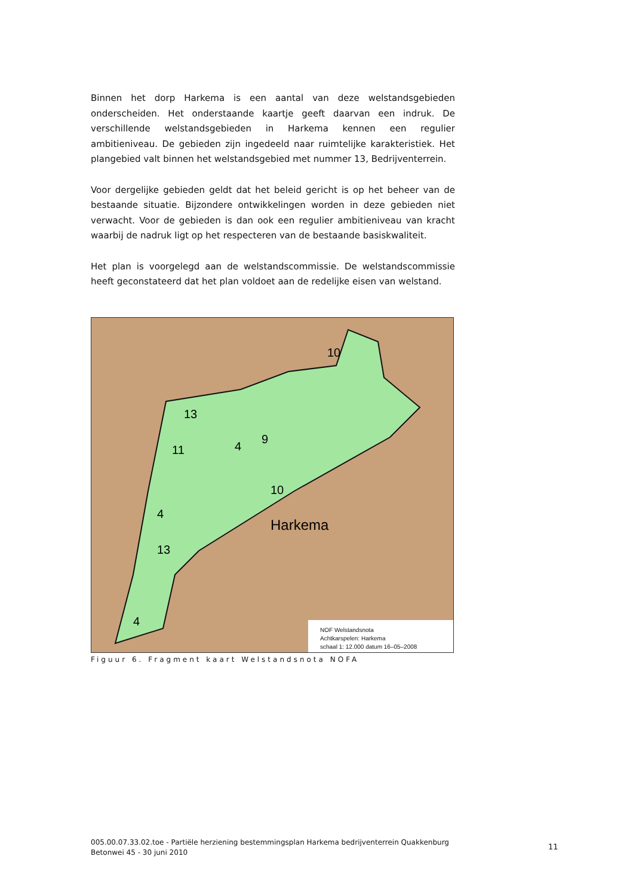Binnen het dorp Harkema is een aantal van deze welstandsgebieden onderscheiden. Het onderstaande kaartje geeft daarvan een indruk. De verschillende welstandsgebieden in Harkema kennen een regulier ambitieniveau. De gebieden zijn ingedeeld naar ruimtelijke karakteristiek. Het plangebied valt binnen het welstandsgebied met nummer 13, Bedrijventerrein.
Voor dergelijke gebieden geldt dat het beleid gericht is op het beheer van de bestaande situatie. Bijzondere ontwikkelingen worden in deze gebieden niet verwacht. Voor de gebieden is dan ook een regulier ambitieniveau van kracht waarbij de nadruk ligt op het respecteren van de bestaande basiskwaliteit.
Het plan is voorgelegd aan de welstandscommissie. De welstandscommissie heeft geconstateerd dat het plan voldoet aan de redelijke eisen van welstand.
13
11
4
9
10
4
13
10
4
Harkema
NOF Welstandsnota
Achtkarspelen: Harkema
schaal 1: 12.000 datum 16–05–2008
Figuur 6. Fragment kaart Welstandsnota NOFA
005.00.07.33.02.toe - Partiële herziening bestemmingsplan Harkema bedrijventerrein Quakkenburg Betonwei 45 - 30 juni 2010
11